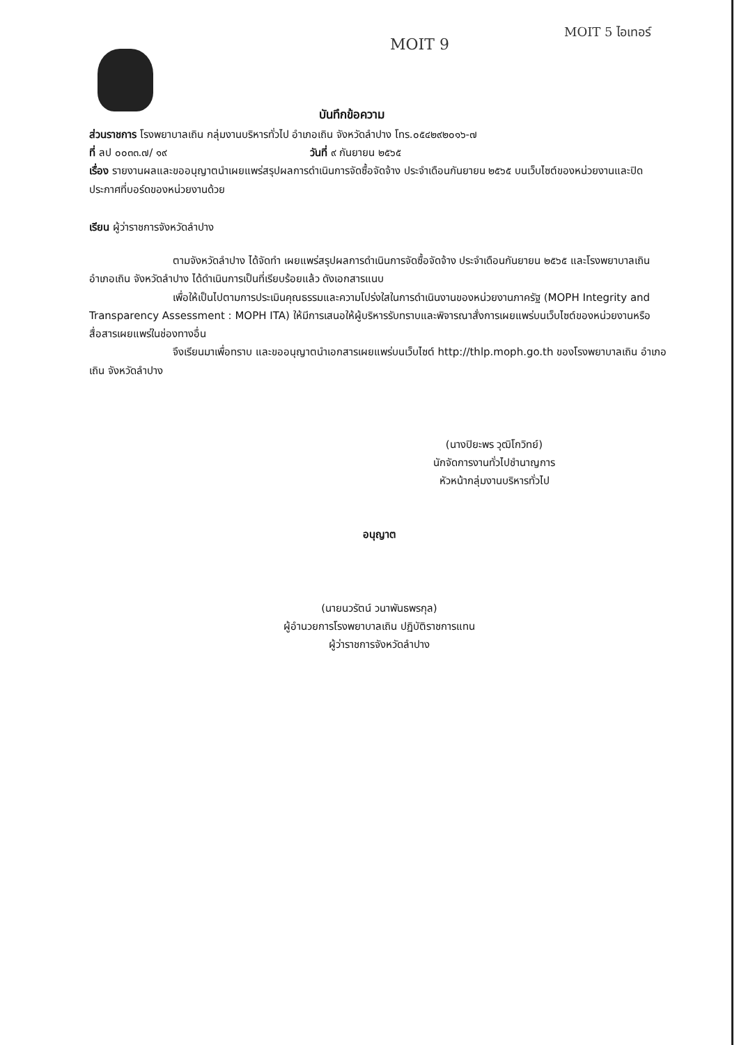MOIT 9
MOIT 5 ไอเทอร์
บันทึกข้อความ
ส่วนราชการ โรงพยาบาลเถิน กลุ่มงานบริหารทั่วไป อำเภอเถิน จังหวัดลำปาง โทร.๐๕๔๒๙๒๐๑๖-๗
ที่ ลป ๐๐๓๓.๗/ ๑๙ วันที่ ๙ กันยายน ๒๕๖๕
เรื่อง รายงานผลและขออนุญาตนำเผยแพร่สรุปผลการดำเนินการจัดซื้อจัดจ้าง ประจำเดือนกันยายน ๒๕๖๕ บนเว็บไซต์ของหน่วยงานและปิดประกาศที่บอร์ดของหน่วยงานด้วย
เรียน ผู้ว่าราชการจังหวัดลำปาง
ตามจังหวัดลำปาง ได้จัดทำ เผยแพร่สรุปผลการดำเนินการจัดซื้อจัดจ้าง ประจำเดือนกันยายน ๒๕๖๕ และโรงพยาบาลเถิน อำเภอเถิน จังหวัดลำปาง ได้ดำเนินการเป็นที่เรียบร้อยแล้ว ดังเอกสารแนบ
เพื่อให้เป็นไปตามการประเมินคุณธรรมและความโปร่งใสในการดำเนินงานของหน่วยงานภาครัฐ (MOPH Integrity and Transparency Assessment : MOPH ITA) ให้มีการเสนอให้ผู้บริหารรับทราบและพิจารณาสั่งการเผยแพร่บนเว็บไซต์ของหน่วยงานหรือสื่อสารเผยแพร่ในช่องทางอื่น
จึงเรียนมาเพื่อทราบ และขออนุญาตนำเอกสารเผยแพร่บนเว็บไซต์ http://thlp.moph.go.th ของโรงพยาบาลเถิน อำเภอเถิน จังหวัดลำปาง
(นางปิยะพร วุฒิโกวิทย์)
นักจัดการงานทั่วไปชำนาญการ
หัวหน้ากลุ่มงานบริหารทั่วไป
อนุญาต
(นายนวรัตน์ วนาพันธพรกุล)
ผู้อำนวยการโรงพยาบาลเถิน ปฏิบัติราชการแทน
ผู้ว่าราชการจังหวัดลำปาง